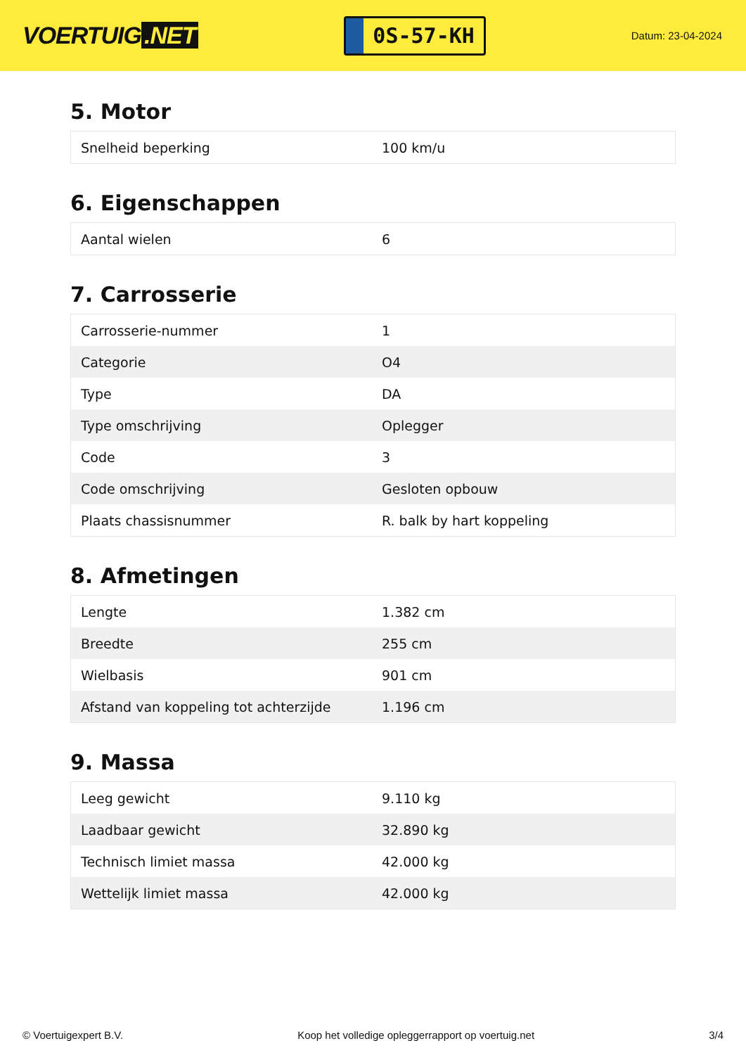VOERTUIG.NET
0S-57-KH
Datum: 23-04-2024
5. Motor
| Snelheid beperking | 100 km/u |
6. Eigenschappen
| Aantal wielen | 6 |
7. Carrosserie
| Carrosserie-nummer | 1 |
| Categorie | O4 |
| Type | DA |
| Type omschrijving | Oplegger |
| Code | 3 |
| Code omschrijving | Gesloten opbouw |
| Plaats chassisnummer | R. balk by hart koppeling |
8. Afmetingen
| Lengte | 1.382 cm |
| Breedte | 255 cm |
| Wielbasis | 901 cm |
| Afstand van koppeling tot achterzijde | 1.196 cm |
9. Massa
| Leeg gewicht | 9.110 kg |
| Laadbaar gewicht | 32.890 kg |
| Technisch limiet massa | 42.000 kg |
| Wettelijk limiet massa | 42.000 kg |
© Voertuigexpert B.V. Koop het volledige opleggerrapport op voertuig.net 3/4